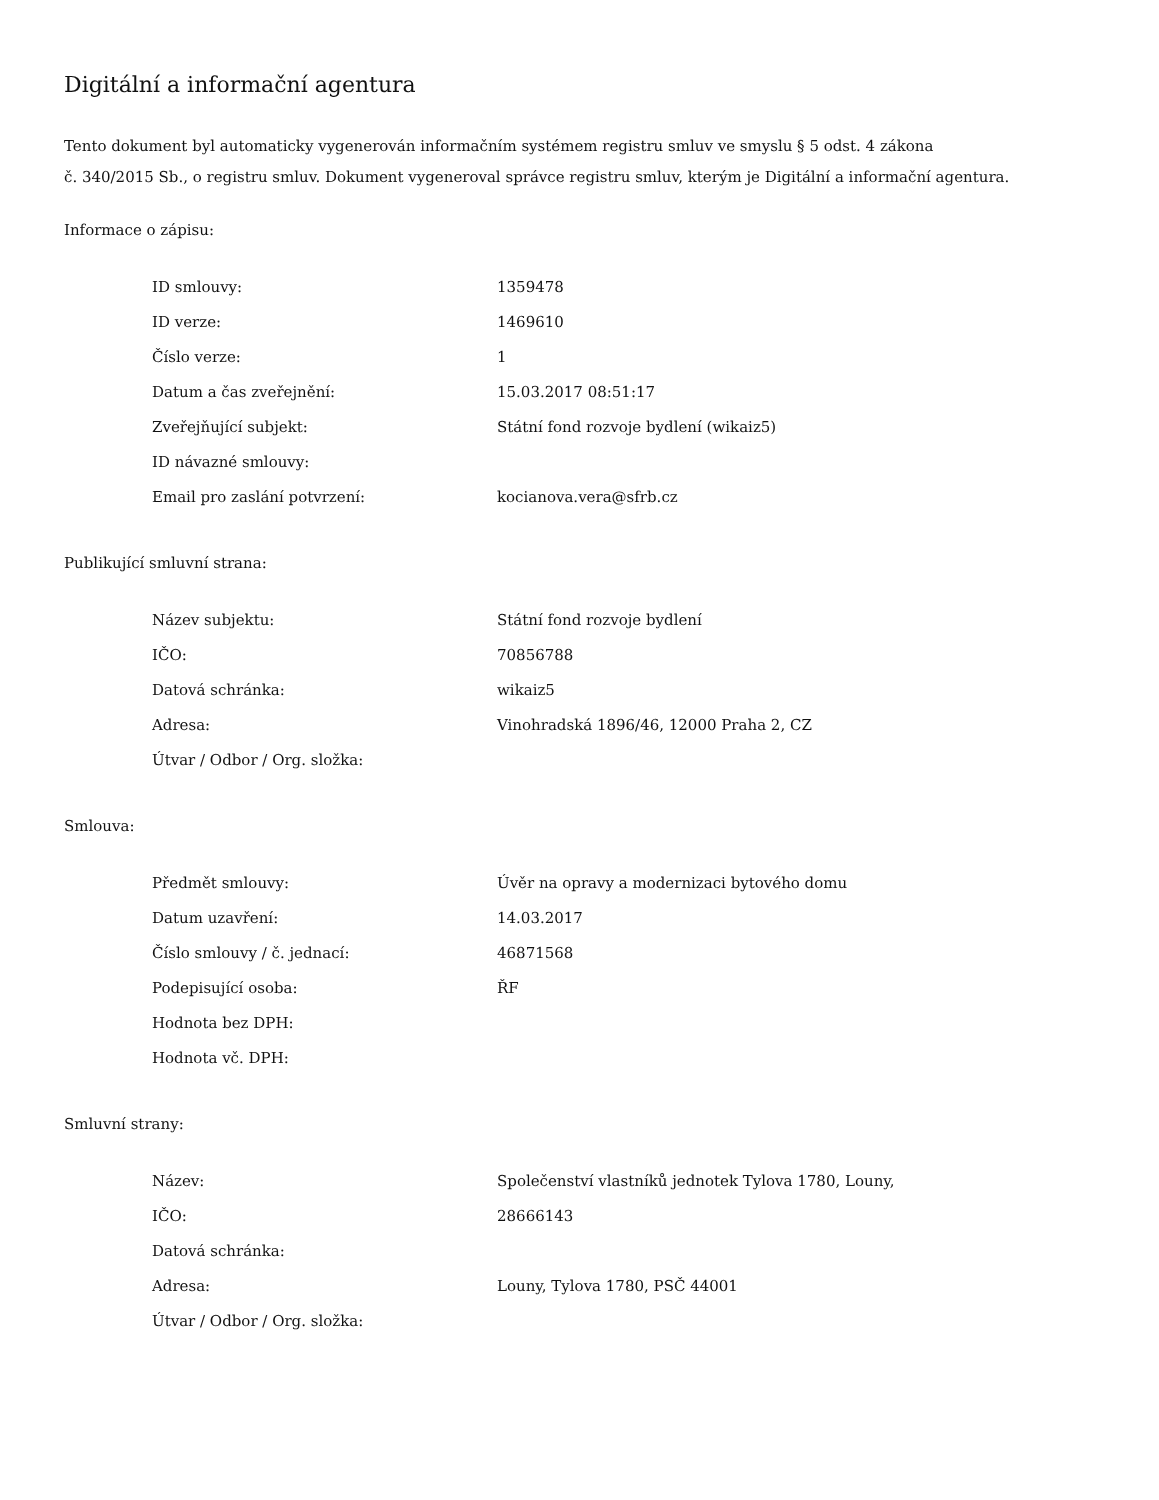Digitální a informační agentura
Tento dokument byl automaticky vygenerován informačním systémem registru smluv ve smyslu § 5 odst. 4 zákona
č. 340/2015 Sb., o registru smluv. Dokument vygeneroval správce registru smluv, kterým je Digitální a informační agentura.
Informace o zápisu:
| ID smlouvy: | 1359478 |
| ID verze: | 1469610 |
| Číslo verze: | 1 |
| Datum a čas zveřejnění: | 15.03.2017 08:51:17 |
| Zveřejňující subjekt: | Státní fond rozvoje bydlení (wikaiz5) |
| ID návazné smlouvy: | |
| Email pro zaslání potvrzení: | kocianova.vera@sfrb.cz |
Publikující smluvní strana:
| Název subjektu: | Státní fond rozvoje bydlení |
| IČO: | 70856788 |
| Datová schránka: | wikaiz5 |
| Adresa: | Vinohradská 1896/46, 12000 Praha 2, CZ |
| Útvar / Odbor / Org. složka: | |
Smlouva:
| Předmět smlouvy: | Úvěr na opravy a modernizaci bytového domu |
| Datum uzavření: | 14.03.2017 |
| Číslo smlouvy / č. jednací: | 46871568 |
| Podepisující osoba: | ŘF |
| Hodnota bez DPH: | |
| Hodnota vč. DPH: | |
Smluvní strany:
| Název: | Společenství vlastníků jednotek Tylova 1780, Louny, |
| IČO: | 28666143 |
| Datová schránka: | |
| Adresa: | Louny, Tylova 1780, PSČ 44001 |
| Útvar / Odbor / Org. složka: | |